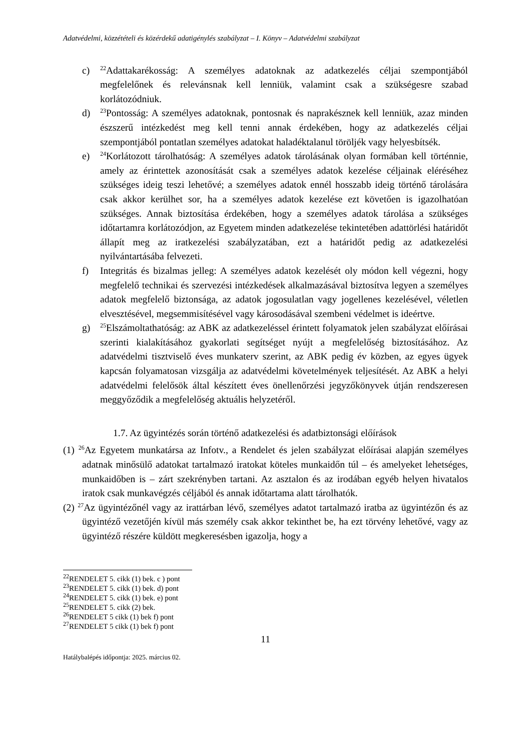Adatvédelmi, közzétételi és közérdekű adatigénylés szabályzat – I. Könyv – Adatvédelmi szabályzat
c) <sup>22</sup>Adattakarékosság: A személyes adatoknak az adatkezelés céljai szempontjából megfelelőnek és relevánsnak kell lenniük, valamint csak a szükségesre szabad korlátozódniuk.
d) <sup>23</sup>Pontosság: A személyes adatoknak, pontosnak és naprakésznek kell lenniük, azaz minden észszerű intézkedést meg kell tenni annak érdekében, hogy az adatkezelés céljai szempontjából pontatlan személyes adatokat haladéktalanul töröljék vagy helyesbítsék.
e) <sup>24</sup>Korlátozott tárolhatóság: A személyes adatok tárolásának olyan formában kell történnie, amely az érintettek azonosítását csak a személyes adatok kezelése céljainak eléréséhez szükséges ideig teszi lehetővé; a személyes adatok ennél hosszabb ideig történő tárolására csak akkor kerülhet sor, ha a személyes adatok kezelése ezt követően is igazolhatóan szükséges. Annak biztosítása érdekében, hogy a személyes adatok tárolása a szükséges időtartamra korlátozódjon, az Egyetem minden adatkezelése tekintetében adattörlési határidőt állapít meg az iratkezelési szabályzatában, ezt a határidőt pedig az adatkezelési nyilvántartásába felvezeti.
f) Integritás és bizalmas jelleg: A személyes adatok kezelését oly módon kell végezni, hogy megfelelő technikai és szervezési intézkedések alkalmazásával biztosítva legyen a személyes adatok megfelelő biztonsága, az adatok jogosulatlan vagy jogellenes kezelésével, véletlen elvesztésével, megsemmisítésével vagy károsodásával szembeni védelmet is ideértve.
g) <sup>25</sup>Elszámoltathatóság: az ABK az adatkezeléssel érintett folyamatok jelen szabályzat előírásai szerinti kialakításához gyakorlati segítséget nyújt a megfelelőség biztosításához. Az adatvédelmi tisztviselő éves munkaterv szerint, az ABK pedig év közben, az egyes ügyek kapcsán folyamatosan vizsgálja az adatvédelmi követelmények teljesítését. Az ABK a helyi adatvédelmi felelősök által készített éves önellenőrzési jegyzőkönyvek útján rendszeresen meggyőződik a megfelelőség aktuális helyzetéről.
1.7. Az ügyintézés során történő adatkezelési és adatbiztonsági előírások
(1) <sup>26</sup>Az Egyetem munkatársa az Infotv., a Rendelet és jelen szabályzat előírásai alapján személyes adatnak minősülő adatokat tartalmazó iratokat köteles munkaidőn túl – és amelyeket lehetséges, munkaidőben is – zárt szekrényben tartani. Az asztalon és az irodában egyéb helyen hivatalos iratok csak munkavégzés céljából és annak időtartama alatt tárolhatók.
(2) <sup>27</sup>Az ügyintézőnél vagy az irattárban lévő, személyes adatot tartalmazó iratba az ügyintézőn és az ügyintéző vezetőjén kívül más személy csak akkor tekinthet be, ha ezt törvény lehetővé, vagy az ügyintéző részére küldött megkeresésben igazolja, hogy a
<sup>22</sup> RENDELET 5. cikk (1) bek. c ) pont
<sup>23</sup> RENDELET 5. cikk (1) bek. d) pont
<sup>24</sup> RENDELET 5. cikk (1) bek. e) pont
<sup>25</sup> RENDELET 5. cikk (2) bek.
<sup>26</sup> RENDELET 5 cikk (1) bek f) pont
<sup>27</sup> RENDELET 5 cikk (1) bek f) pont
11
Hatálybalépés időpontja: 2025. március 02.